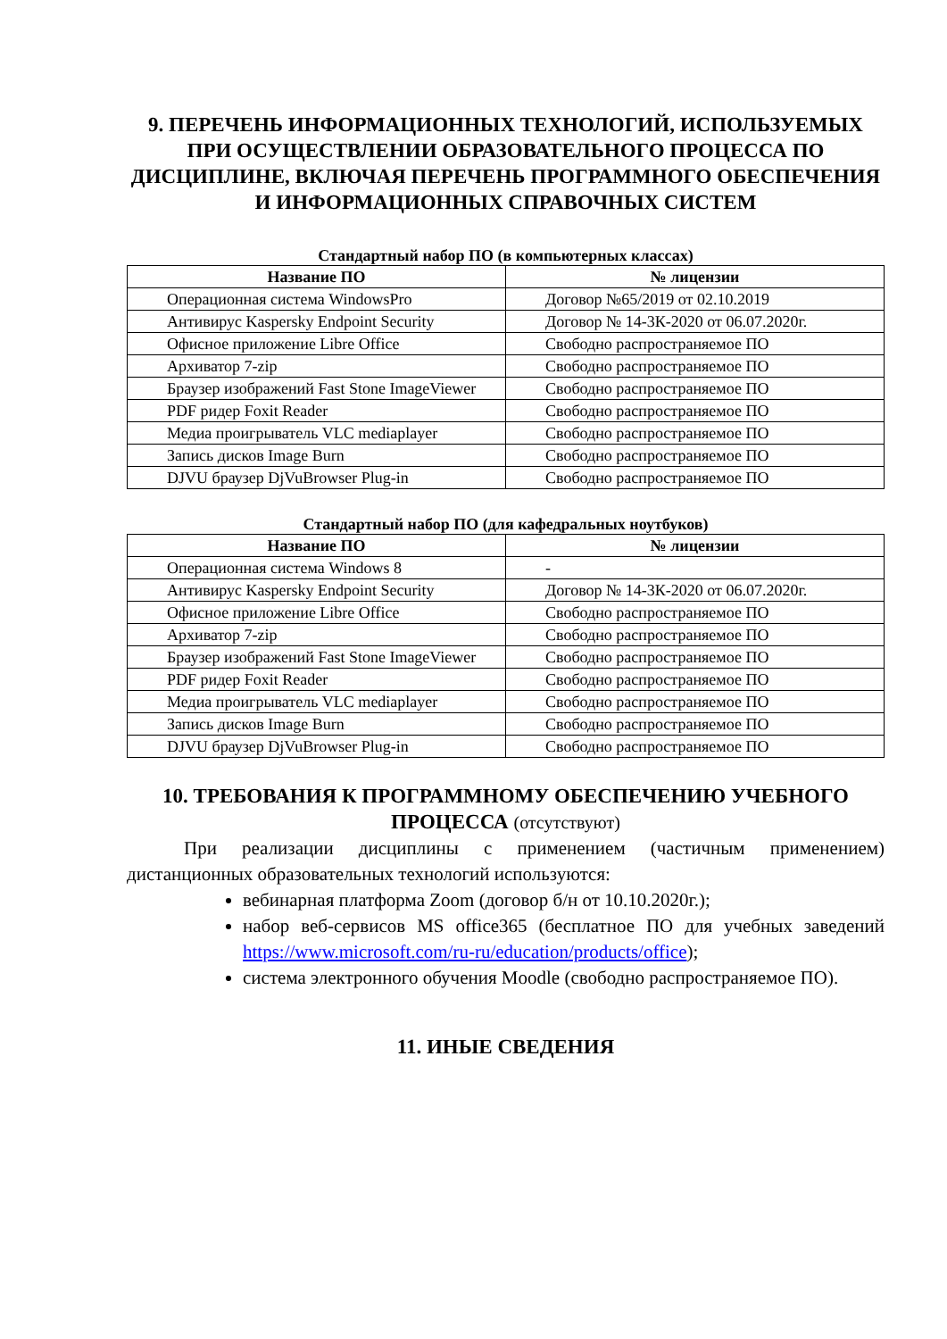9. ПЕРЕЧЕНЬ ИНФОРМАЦИОННЫХ ТЕХНОЛОГИЙ, ИСПОЛЬЗУЕМЫХ ПРИ ОСУЩЕСТВЛЕНИИ ОБРАЗОВАТЕЛЬНОГО ПРОЦЕССА ПО ДИСЦИПЛИНЕ, ВКЛЮЧАЯ ПЕРЕЧЕНЬ ПРОГРАММНОГО ОБЕСПЕЧЕНИЯ И ИНФОРМАЦИОННЫХ СПРАВОЧНЫХ СИСТЕМ
Стандартный набор ПО (в компьютерных классах)
| Название ПО | № лицензии |
| --- | --- |
| Операционная система WindowsPro | Договор №65/2019 от 02.10.2019 |
| Антивирус Kaspersky Endpoint Security | Договор № 14-3К-2020 от 06.07.2020г. |
| Офисное приложение Libre Office | Свободно распространяемое ПО |
| Архиватор 7-zip | Свободно распространяемое ПО |
| Браузер изображений Fast Stone ImageViewer | Свободно распространяемое ПО |
| PDF ридер Foxit Reader | Свободно распространяемое ПО |
| Медиа проигрыватель VLC mediaplayer | Свободно распространяемое ПО |
| Запись дисков Image Burn | Свободно распространяемое ПО |
| DJVU браузер DjVuBrowser Plug-in | Свободно распространяемое ПО |
Стандартный набор ПО (для кафедральных ноутбуков)
| Название ПО | № лицензии |
| --- | --- |
| Операционная система Windows 8 | - |
| Антивирус Kaspersky Endpoint Security | Договор № 14-3К-2020 от 06.07.2020г. |
| Офисное приложение Libre Office | Свободно распространяемое ПО |
| Архиватор 7-zip | Свободно распространяемое ПО |
| Браузер изображений Fast Stone ImageViewer | Свободно распространяемое ПО |
| PDF ридер Foxit Reader | Свободно распространяемое ПО |
| Медиа проигрыватель VLC mediaplayer | Свободно распространяемое ПО |
| Запись дисков Image Burn | Свободно распространяемое ПО |
| DJVU браузер DjVuBrowser Plug-in | Свободно распространяемое ПО |
10. ТРЕБОВАНИЯ К ПРОГРАММНОМУ ОБЕСПЕЧЕНИЮ УЧЕБНОГО ПРОЦЕССА (отсутствуют)
При реализации дисциплины с применением (частичным применением) дистанционных образовательных технологий используются:
вебинарная платформа Zoom (договор б/н от 10.10.2020г.);
набор веб-сервисов MS office365 (бесплатное ПО для учебных заведений https://www.microsoft.com/ru-ru/education/products/office);
система электронного обучения Moodle (свободно распространяемое ПО).
11. ИНЫЕ СВЕДЕНИЯ